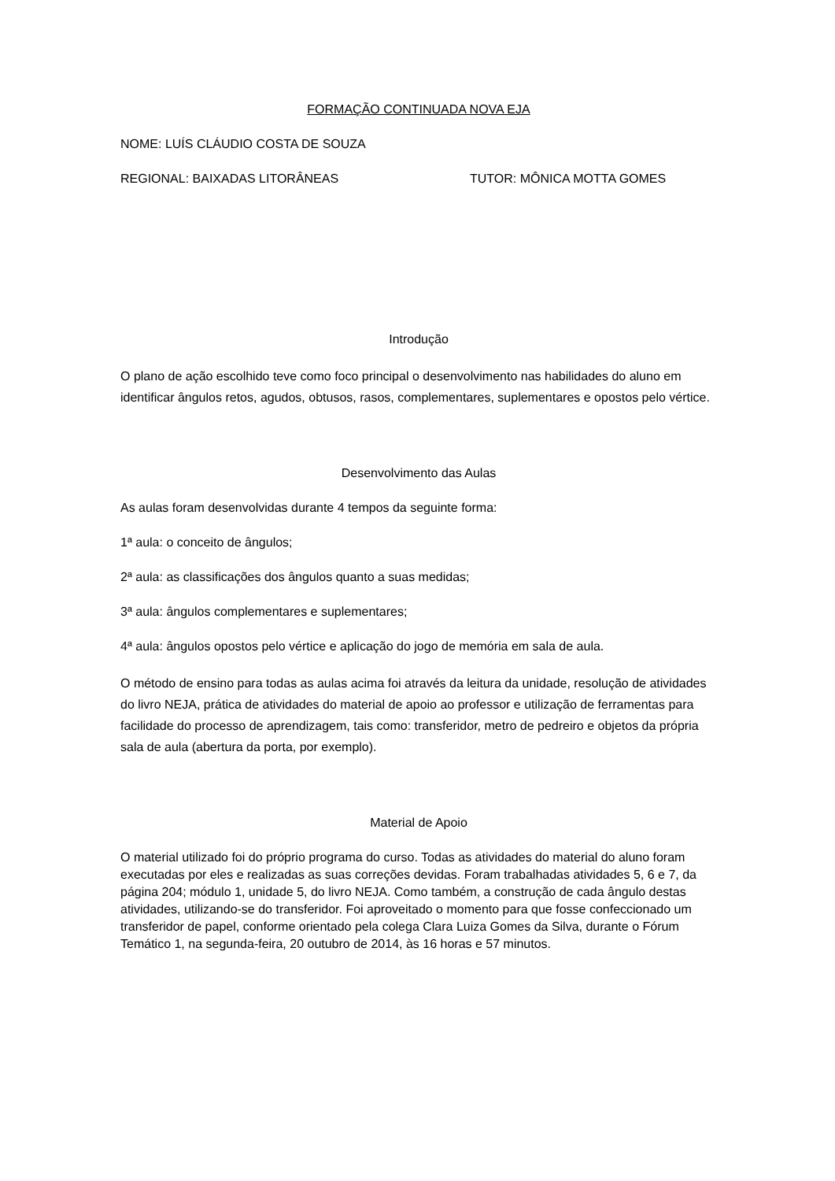FORMAÇÃO CONTINUADA NOVA EJA
NOME: LUÍS CLÁUDIO COSTA DE SOUZA
REGIONAL: BAIXADAS LITORÂNEAS TUTOR: MÔNICA MOTTA GOMES
Introdução
O plano de ação escolhido teve como foco principal o desenvolvimento nas habilidades do aluno em identificar ângulos retos, agudos, obtusos, rasos, complementares, suplementares e opostos pelo vértice.
Desenvolvimento das Aulas
As aulas foram desenvolvidas durante 4 tempos da seguinte forma:
1ª aula: o conceito de ângulos;
2ª aula: as classificações dos ângulos quanto a suas medidas;
3ª aula: ângulos complementares e suplementares;
4ª aula: ângulos opostos pelo vértice e aplicação do jogo de memória em sala de aula.
O método de ensino para todas as aulas acima foi através da leitura da unidade, resolução de atividades do livro NEJA, prática de atividades do material de apoio ao professor e utilização de ferramentas para facilidade do processo de aprendizagem, tais como: transferidor, metro de pedreiro e objetos da própria sala de aula (abertura da porta, por exemplo).
Material de Apoio
O material utilizado foi do próprio programa do curso. Todas as atividades do material do aluno foram executadas por eles e realizadas as suas correções devidas. Foram trabalhadas atividades 5, 6 e 7, da página 204; módulo 1, unidade 5, do livro NEJA. Como também, a construção de cada ângulo destas atividades, utilizando-se do transferidor. Foi aproveitado o momento para que fosse confeccionado um transferidor de papel, conforme orientado pela colega Clara Luiza Gomes da Silva, durante o Fórum Temático 1, na segunda-feira, 20 outubro de 2014, às 16 horas e 57 minutos.